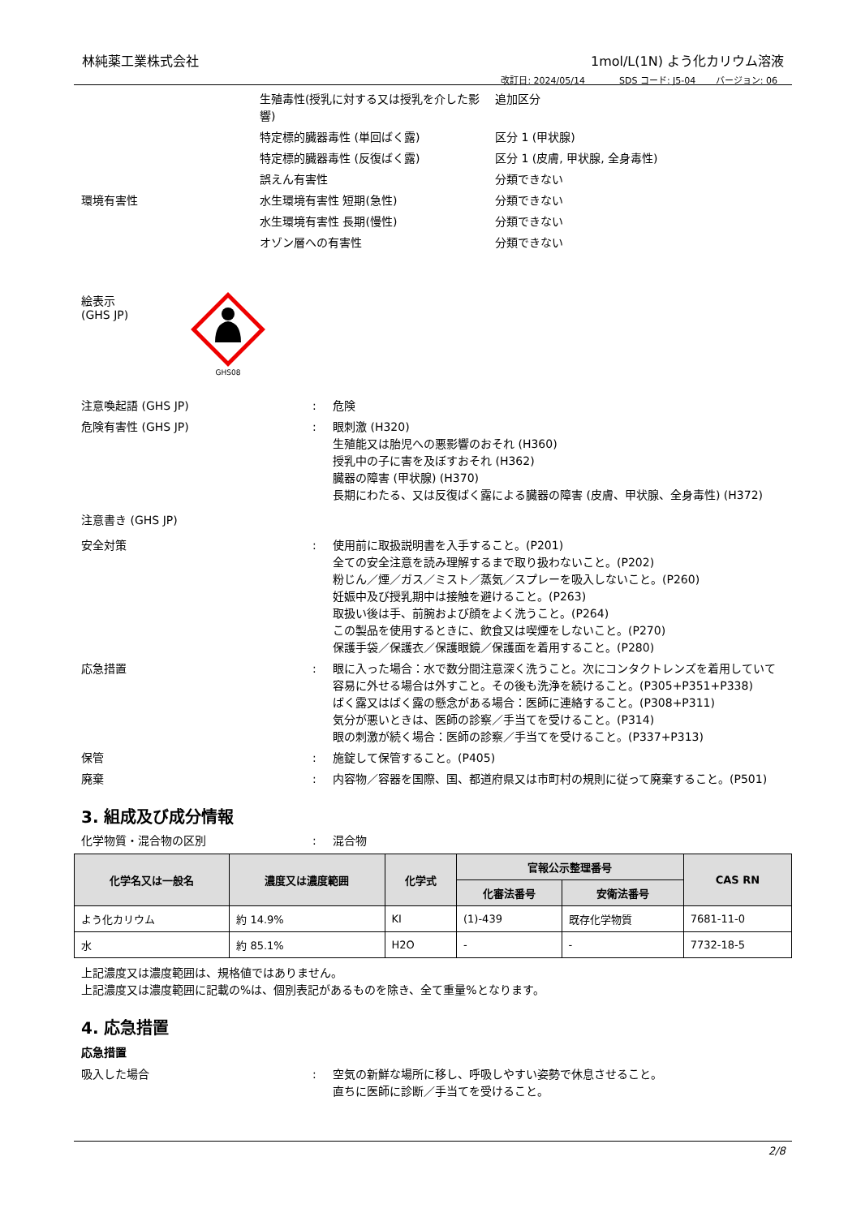林純薬工業株式会社 1mol/L(1N) よう化カリウム溶液
改訂日: 2024/05/14 SDS コード: J5-04 バージョン: 06
生殖毒性(授乳に対する又は授乳を介した影響)
追加区分
特定標的臓器毒性 (単回ばく露) 区分 1 (甲状腺)
特定標的臓器毒性 (反復ばく露) 区分 1 (皮膚, 甲状腺, 全身毒性)
誤えん有害性 分類できない
環境有害性 水生環境有害性 短期(急性) 分類できない
水生環境有害性 長期(慢性) 分類できない
オゾン層への有害性 分類できない
絵表示
(GHS JP)
GHS08
注意喚起語 (GHS JP) : 危険
危険有害性 (GHS JP) : 眼刺激 (H320)
生殖能又は胎児への悪影響のおそれ (H360)
授乳中の子に害を及ぼすおそれ (H362)
臓器の障害 (甲状腺) (H370)
長期にわたる、又は反復ばく露による臓器の障害 (皮膚、甲状腺、全身毒性) (H372)
注意書き (GHS JP)
安全対策 : 使用前に取扱説明書を入手すること。(P201)
全ての安全注意を読み理解するまで取り扱わないこと。(P202)
粉じん／煙／ガス／ミスト／蒸気／スプレーを吸入しないこと。(P260)
妊娠中及び授乳期中は接触を避けること。(P263)
取扱い後は手、前腕および顔をよく洗うこと。(P264)
この製品を使用するときに、飲食又は喫煙をしないこと。(P270)
保護手袋／保護衣／保護眼鏡／保護面を着用すること。(P280)
応急措置 : 眼に入った場合：水で数分間注意深く洗うこと。次にコンタクトレンズを着用していて容易に外せる場合は外すこと。その後も洗浄を続けること。(P305+P351+P338)
ばく露又はばく露の懸念がある場合：医師に連絡すること。(P308+P311)
気分が悪いときは、医師の診察／手当てを受けること。(P314)
眼の刺激が続く場合：医師の診察／手当てを受けること。(P337+P313)
保管 : 施錠して保管すること。(P405)
廃棄 : 内容物／容器を国際、国、都道府県又は市町村の規則に従って廃棄すること。(P501)
3. 組成及び成分情報
化学物質・混合物の区別 : 混合物
| 化学名又は一般名 | 濃度又は濃度範囲 | 化学式 | 官報公示整理番号 | | CAS RN |
| --- | --- | --- | --- | --- | --- |
| | | | 化審法番号 | 安衛法番号 | |
| よう化カリウム | 約 14.9% | KI | (1)-439 | 既存化学物質 | 7681-11-0 |
| 水 | 約 85.1% | H2O | - | - | 7732-18-5 |
上記濃度又は濃度範囲は、規格値ではありません。
上記濃度又は濃度範囲に記載の%は、個別表記があるものを除き、全て重量%となります。
4. 応急措置
応急措置
吸入した場合 : 空気の新鮮な場所に移し、呼吸しやすい姿勢で休息させること。
直ちに医師に診断／手当てを受けること。
2/8